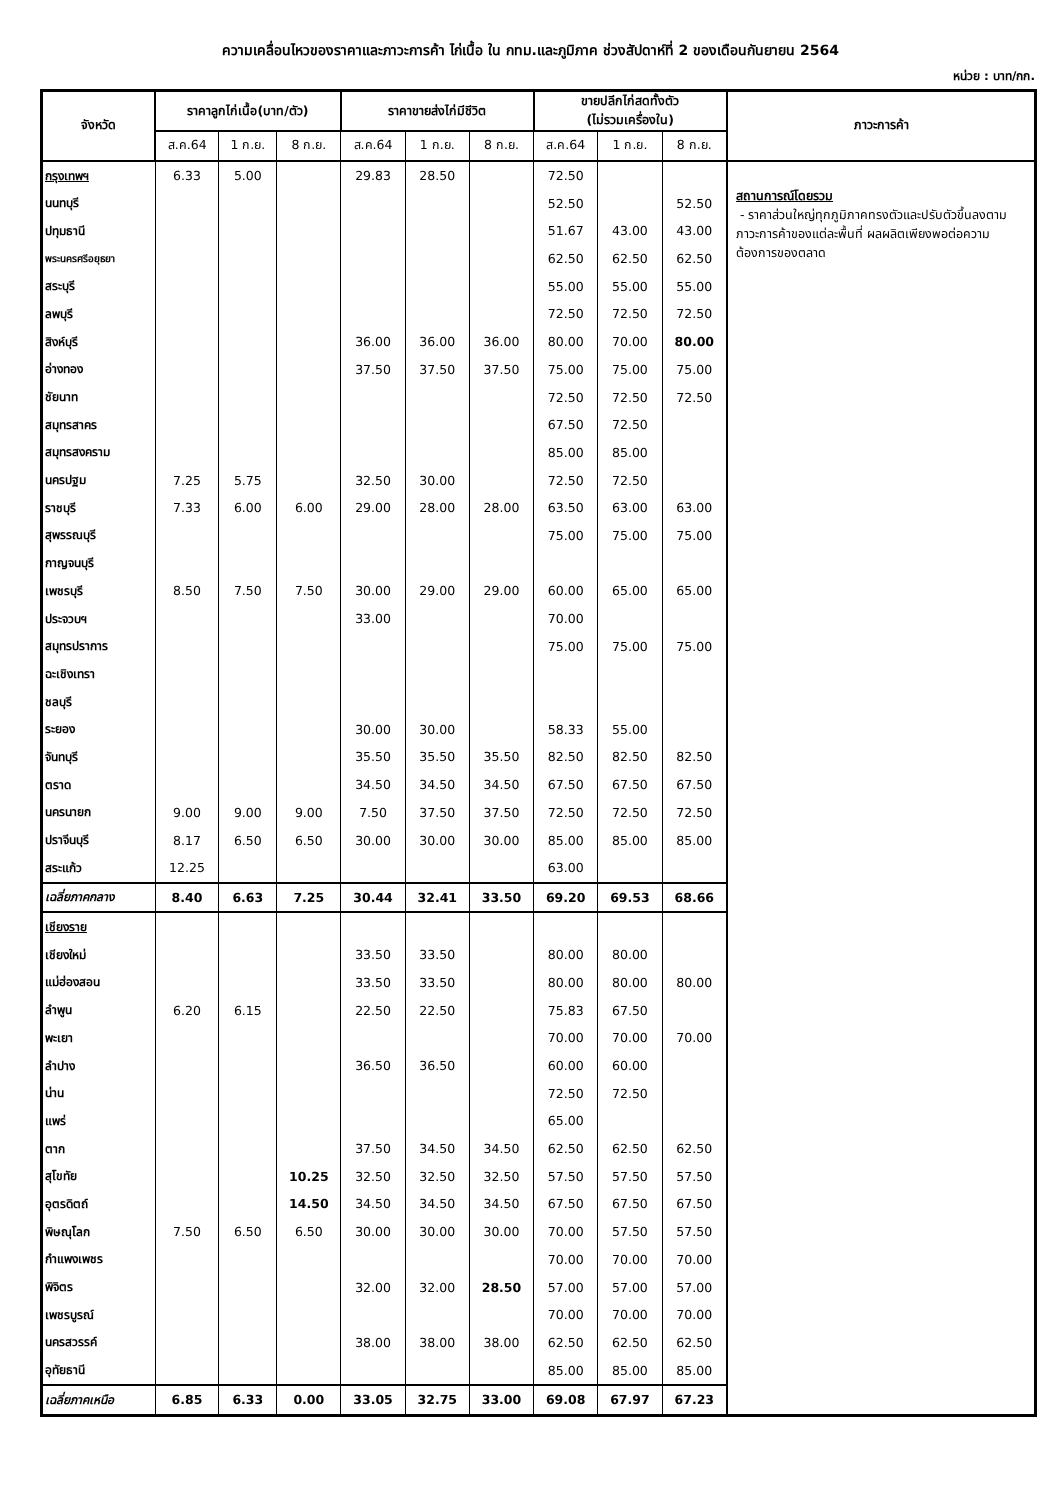ความเคลื่อนไหวของราคาและภาวะการค้า ไก่เนื้อ ใน กทม.และภูมิภาค ช่วงสัปดาห์ที่ 2 ของเดือนกันยายน 2564
หน่วย : บาท/กก.
| จังหวัด | ราคาลูกไก่เนื้อ(บาท/ตัว) | | | ราคาขายส่งไก่มีชีวิต | | | ขายปลีกไก่สดทั้งตัว (ไม่รวมเครื่องใน) | | | ภาวะการค้า |
| --- | --- | --- | --- | --- | --- | --- | --- | --- | --- | --- |
| | ส.ค.64 | 1 ก.ย. | 8 ก.ย. | ส.ค.64 | 1 ก.ย. | 8 ก.ย. | ส.ค.64 | 1 ก.ย. | 8 ก.ย. | |
| กรุงเทพฯ | 6.33 | 5.00 | | 29.83 | 28.50 | | 72.50 | | | สถานการณ์โดยรวม - ราคาส่วนใหญ่ทุกภูมิภาคทรงตัวและปรับตัวขึ้นลงตามภาวะการค้าของแต่ละพื้นที่ ผลผลิตเพียงพอต่อความต้องการของตลาด |
| นนทบุรี | | | | | | | 52.50 | | 52.50 | |
| ปทุมธานี | | | | | | | 51.67 | 43.00 | 43.00 | |
| พระนครศรีอยุธยา | | | | | | | 62.50 | 62.50 | 62.50 | |
| สระบุรี | | | | | | | 55.00 | 55.00 | 55.00 | |
| ลพบุรี | | | | | | | 72.50 | 72.50 | 72.50 | |
| สิงห์บุรี | | | | 36.00 | 36.00 | 36.00 | 80.00 | 70.00 | 80.00 | |
| อ่างทอง | | | | 37.50 | 37.50 | 37.50 | 75.00 | 75.00 | 75.00 | |
| ชัยนาท | | | | | | | 72.50 | 72.50 | 72.50 | |
| สมุทรสาคร | | | | | | | 67.50 | 72.50 | | |
| สมุทรสงคราม | | | | | | | 85.00 | 85.00 | | |
| นครปฐม | 7.25 | 5.75 | | 32.50 | 30.00 | | 72.50 | 72.50 | | |
| ราชบุรี | 7.33 | 6.00 | 6.00 | 29.00 | 28.00 | 28.00 | 63.50 | 63.00 | 63.00 | |
| สุพรรณบุรี | | | | | | | 75.00 | 75.00 | 75.00 | |
| กาญจนบุรี | | | | | | | | | | |
| เพชรบุรี | 8.50 | 7.50 | 7.50 | 30.00 | 29.00 | 29.00 | 60.00 | 65.00 | 65.00 | |
| ประจวบฯ | | | | 33.00 | | | 70.00 | | | |
| สมุทรปราการ | | | | | | | 75.00 | 75.00 | 75.00 | |
| ฉะเชิงเทรา | | | | | | | | | | |
| ชลบุรี | | | | | | | | | | |
| ระยอง | | | | 30.00 | 30.00 | | 58.33 | 55.00 | | |
| จันทบุรี | | | | 35.50 | 35.50 | 35.50 | 82.50 | 82.50 | 82.50 | |
| ตราด | | | | 34.50 | 34.50 | 34.50 | 67.50 | 67.50 | 67.50 | |
| นครนายก | 9.00 | 9.00 | 9.00 | 7.50 | 37.50 | 37.50 | 72.50 | 72.50 | 72.50 | |
| ปราจีนบุรี | 8.17 | 6.50 | 6.50 | 30.00 | 30.00 | 30.00 | 85.00 | 85.00 | 85.00 | |
| สระแก้ว | 12.25 | | | | | | 63.00 | | | |
| เฉลี่ยภาคกลาง | 8.40 | 6.63 | 7.25 | 30.44 | 32.41 | 33.50 | 69.20 | 69.53 | 68.66 | |
| เชียงราย | | | | | | | | | | |
| เชียงใหม่ | | | | 33.50 | 33.50 | | 80.00 | 80.00 | | |
| แม่ฮ่องสอน | | | | 33.50 | 33.50 | | 80.00 | 80.00 | 80.00 | |
| ลำพูน | 6.20 | 6.15 | | 22.50 | 22.50 | | 75.83 | 67.50 | | |
| พะเยา | | | | | | | 70.00 | 70.00 | 70.00 | |
| ลำปาง | | | | 36.50 | 36.50 | | 60.00 | 60.00 | | |
| น่าน | | | | | | | 72.50 | 72.50 | | |
| แพร่ | | | | | | | 65.00 | | | |
| ตาก | | | | 37.50 | 34.50 | 34.50 | 62.50 | 62.50 | 62.50 | |
| สุโขทัย | | | 10.25 | 32.50 | 32.50 | 32.50 | 57.50 | 57.50 | 57.50 | |
| อุตรดิตถ์ | | | 14.50 | 34.50 | 34.50 | 34.50 | 67.50 | 67.50 | 67.50 | |
| พิษณุโลก | 7.50 | 6.50 | 6.50 | 30.00 | 30.00 | 30.00 | 70.00 | 57.50 | 57.50 | |
| กำแพงเพชร | | | | | | | 70.00 | 70.00 | 70.00 | |
| พิจิตร | | | | 32.00 | 32.00 | 28.50 | 57.00 | 57.00 | 57.00 | |
| เพชรบูรณ์ | | | | | | | 70.00 | 70.00 | 70.00 | |
| นครสวรรค์ | | | | 38.00 | 38.00 | 38.00 | 62.50 | 62.50 | 62.50 | |
| อุทัยธานี | | | | | | | 85.00 | 85.00 | 85.00 | |
| เฉลี่ยภาคเหนือ | 6.85 | 6.33 | 0.00 | 33.05 | 32.75 | 33.00 | 69.08 | 67.97 | 67.23 | |